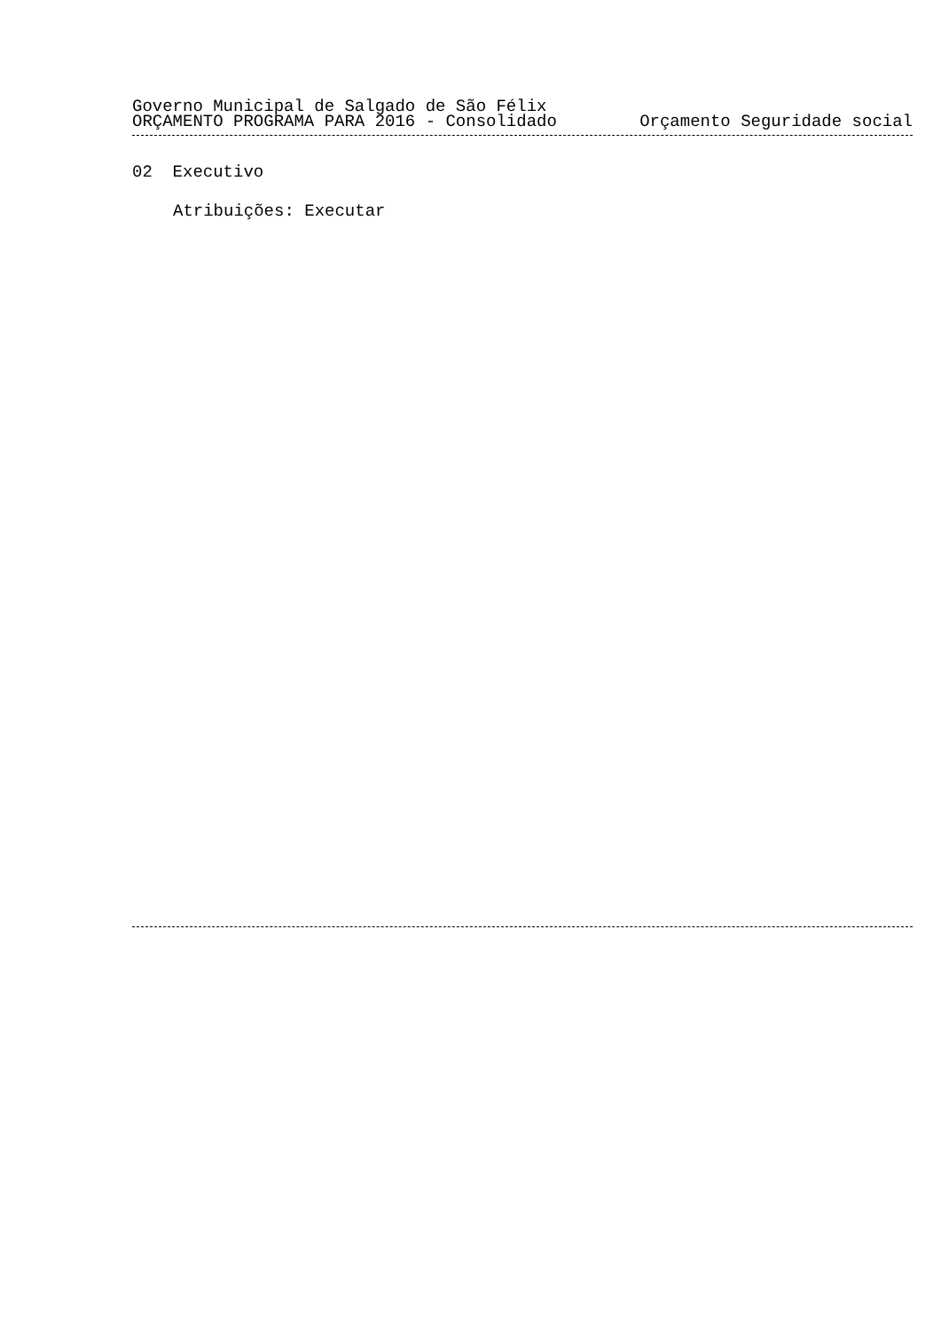Governo Municipal de Salgado de São Félix
ORÇAMENTO PROGRAMA PARA 2016 - Consolidado Orçamento Seguridade social
02 Executivo
Atribuições: Executar